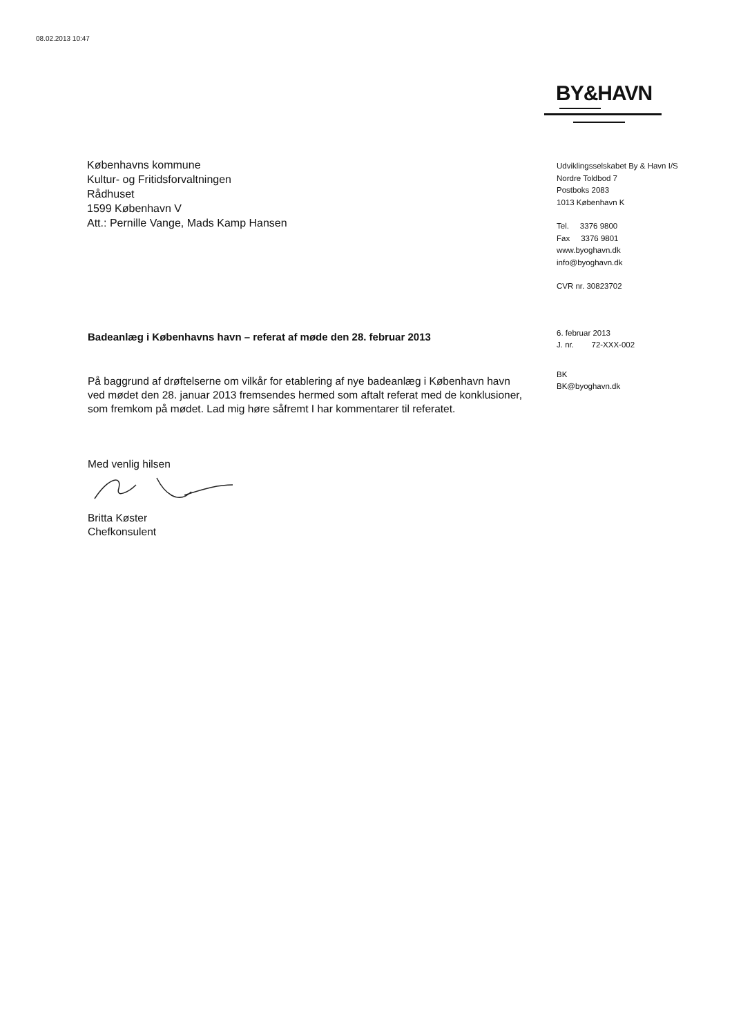08.02.2013 10:47
BY&HAVN
Københavns kommune
Kultur- og Fritidsforvaltningen
Rådhuset
1599 København V
Att.: Pernille Vange, Mads Kamp Hansen
Udviklingsselskabet By & Havn I/S
Nordre Toldbod 7
Postboks 2083
1013 København K
Tel. 3376 9800
Fax 3376 9801
www.byoghavn.dk
info@byoghavn.dk
CVR nr. 30823702
6. februar 2013
J. nr. 72-XXX-002
BK
BK@byoghavn.dk
Badeanlæg i Københavns havn – referat af møde den 28. februar 2013
På baggrund af drøftelserne om vilkår for etablering af nye badeanlæg i København havn ved mødet den 28. januar 2013 fremsendes hermed som aftalt referat med de konklusioner, som fremkom på mødet. Lad mig høre såfremt I har kommentarer til referatet.
Med venlig hilsen
Britta Køster
Chefkonsulent